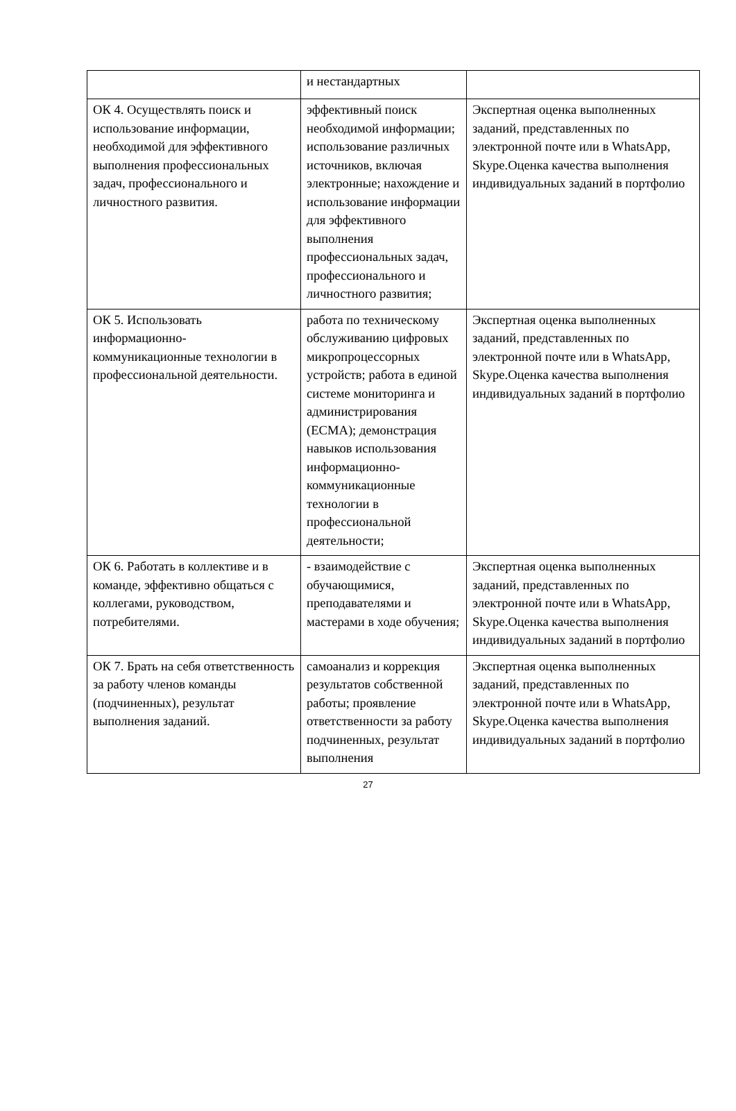| | и нестандартных | |
| ОК 4. Осуществлять поиск и использование информации, необходимой для эффективного выполнения профессиональных задач, профессионального и личностного развития. | эффективный поиск необходимой информации; использование различных источников, включая электронные; нахождение и использование информации для эффективного выполнения профессиональных задач, профессионального и личностного развития; | Экспертная оценка выполненных заданий, представленных по электронной почте или в WhatsApp, Skype.Оценка качества выполнения индивидуальных заданий в портфолио |
| ОК 5. Использовать информационно-коммуникационные технологии в профессиональной деятельности. | работа по техническому обслуживанию цифровых микропроцессорных устройств; работа в единой системе мониторинга и администрирования (ЕСМА); демонстрация навыков использования информационно-коммуникационные технологии в профессиональной деятельности; | Экспертная оценка выполненных заданий, представленных по электронной почте или в WhatsApp, Skype.Оценка качества выполнения индивидуальных заданий в портфолио |
| ОК 6. Работать в коллективе и в команде, эффективно общаться с коллегами, руководством, потребителями. | - взаимодействие с обучающимися, преподавателями и мастерами в ходе обучения; | Экспертная оценка выполненных заданий, представленных по электронной почте или в WhatsApp, Skype.Оценка качества выполнения индивидуальных заданий в портфолио |
| ОК 7. Брать на себя ответственность за работу членов команды (подчиненных), результат выполнения заданий. | самоанализ и коррекция результатов собственной работы; проявление ответственности за работу подчиненных, результат выполнения | Экспертная оценка выполненных заданий, представленных по электронной почте или в WhatsApp, Skype.Оценка качества выполнения индивидуальных заданий в портфолио |
27